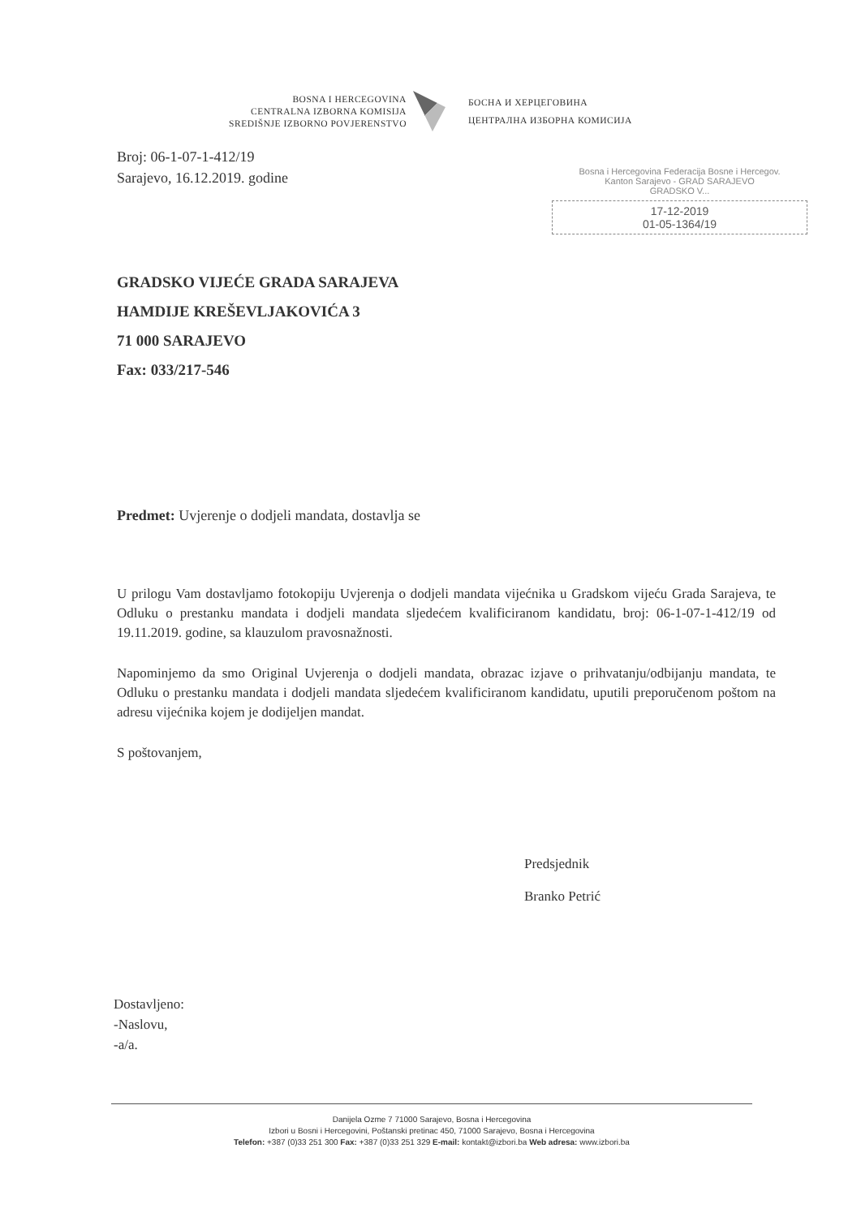BOSNA I HERCEGOVINA
CENTRALNA IZBORNA KOMISIJA
SREDIŠNJE IZBORNO POVJERENSTVO
БОСНА И ХЕРЦЕГОВИНА
ЦЕНТРАЛНА ИЗБОРНА КОМИСИЈА
Broj: 06-1-07-1-412/19
Sarajevo, 16.12.2019. godine
Bosna i Hercegovina Federacija Bosne i Hercegov.
Kanton Sarajevo - GRAD SARAJEVO
GRADSKO V...
17-12-2019
01-05-1364/19
GRADSKO VIJEĆE GRADA SARAJEVA
HAMDIJE KREŠEVLJAKOVIĆA 3
71 000 SARAJEVO
Fax: 033/217-546
Predmet: Uvjerenje o dodjeli mandata, dostavlja se
U prilogu Vam dostavljamo fotokopiju Uvjerenja o dodjeli mandata vijećnika u Gradskom vijeću Grada Sarajeva, te Odluku o prestanku mandata i dodjeli mandata sljedećem kvalificiranom kandidatu, broj: 06-1-07-1-412/19 od 19.11.2019. godine, sa klauzulom pravosnažnosti.
Napominjemo da smo Original Uvjerenja o dodjeli mandata, obrazac izjave o prihvatanju/odbijanju mandata, te Odluku o prestanku mandata i dodjeli mandata sljedećem kvalificiranom kandidatu, uputili preporučenom poštom na adresu vijećnika kojem je dodijeljen mandat.
S poštovanjem,
Predsjednik
Branko Petrić
Dostavljeno:
-Naslovu,
-a/a.
Danijela Ozme 7 71000 Sarajevo, Bosna i Hercegovina
Izbori u Bosni i Hercegovini, Poštanski pretinac 450, 71000 Sarajevo, Bosna i Hercegovina
Telefon: +387 (0)33 251 300 Fax: +387 (0)33 251 329 E-mail: kontakt@izbori.ba Web adresa: www.izbori.ba